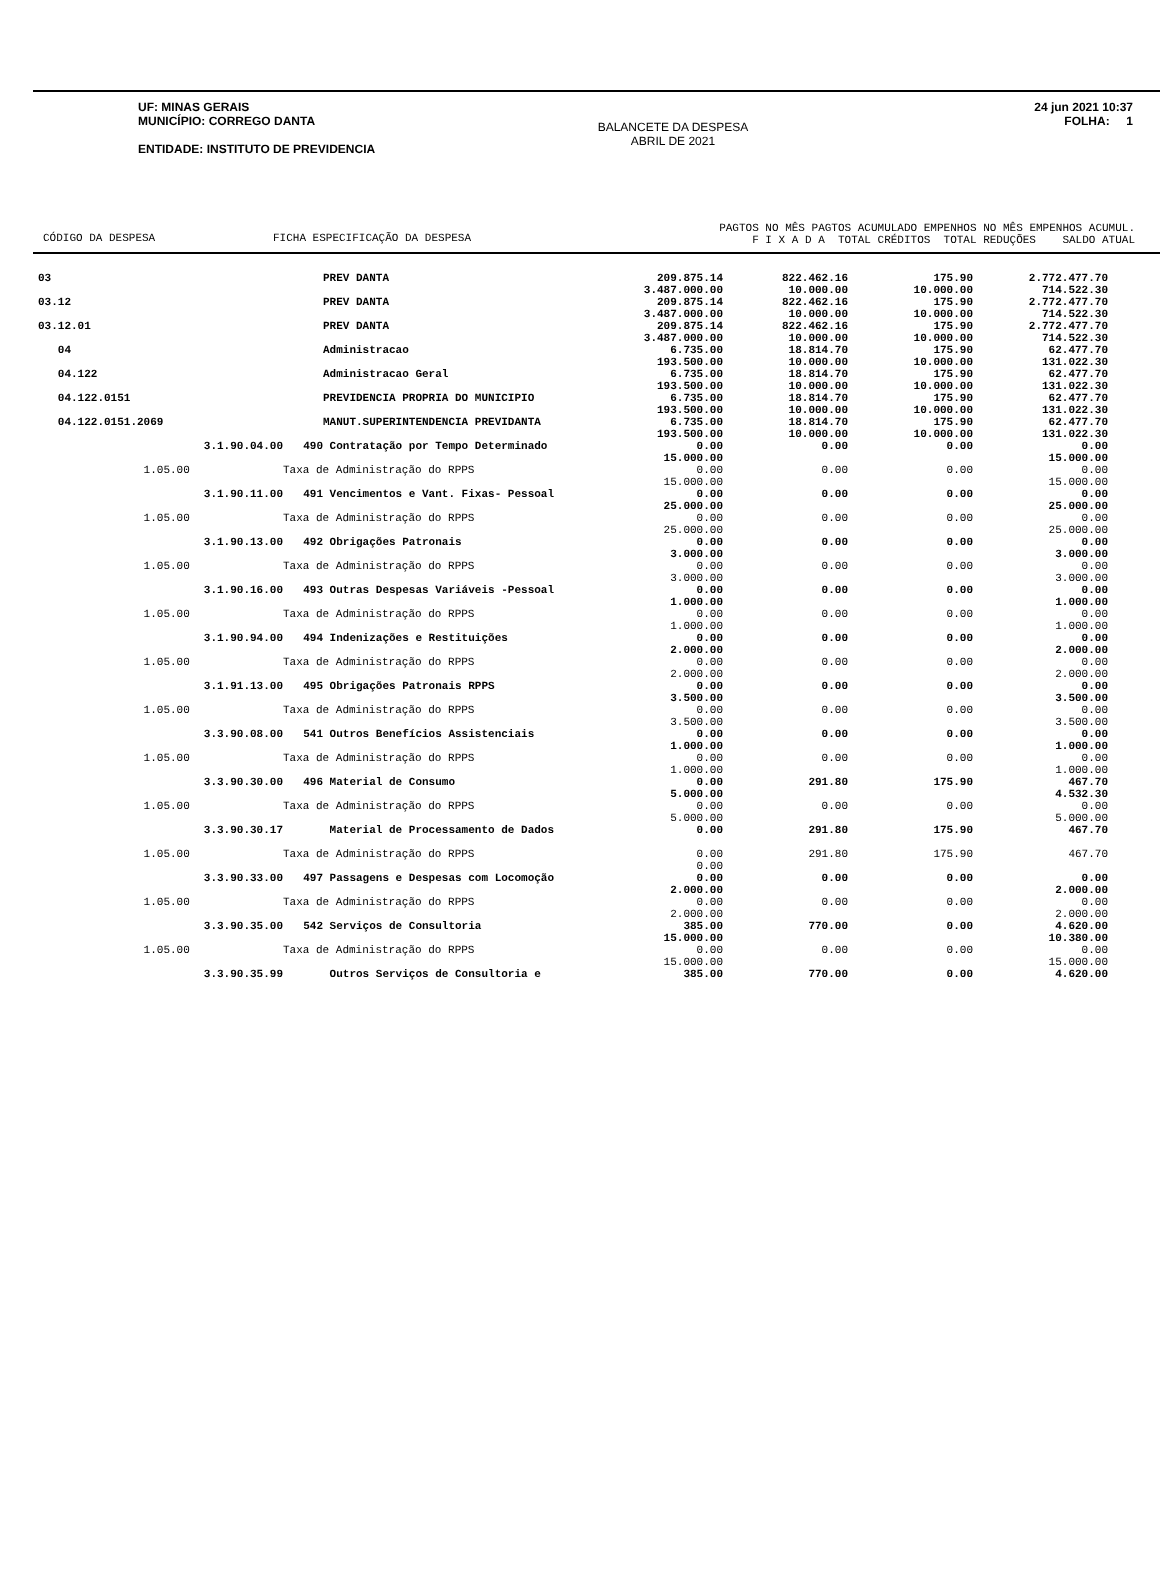UF: MINAS GERAIS
MUNICÍPIO: CORREGO DANTA
ENTIDADE: INSTITUTO DE PREVIDENCIA
BALANCETE DA DESPESA
ABRIL DE 2021
24 jun 2021 10:37
FOLHA: 1
CÓDIGO DA DESPESA FICHA ESPECIFICAÇÃO DA DESPESA
PAGTOS NO MÊS PAGTOS ACUMULADO EMPENHOS NO MÊS EMPENHOS ACUMUL.
F I X A D A TOTAL CRÉDITOS TOTAL REDUÇÕES SALDO ATUAL
| 03 | | PREV DANTA | 209.875.14 3.487.000.00 | 822.462.16 10.000.00 | 175.90 10.000.00 | 2.772.477.70 714.522.30 |
| 03.12 | | PREV DANTA | 209.875.14 3.487.000.00 | 822.462.16 10.000.00 | 175.90 10.000.00 | 2.772.477.70 714.522.30 |
| 03.12.01 | | PREV DANTA | 209.875.14 3.487.000.00 | 822.462.16 10.000.00 | 175.90 10.000.00 | 2.772.477.70 714.522.30 |
| 04 | | Administracao | 6.735.00 193.500.00 | 18.814.70 10.000.00 | 175.90 10.000.00 | 62.477.70 131.022.30 |
| 04.122 | | Administracao Geral | 6.735.00 193.500.00 | 18.814.70 10.000.00 | 175.90 10.000.00 | 62.477.70 131.022.30 |
| 04.122.0151 | | PREVIDENCIA PROPRIA DO MUNICIPIO | 6.735.00 193.500.00 | 18.814.70 10.000.00 | 175.90 10.000.00 | 62.477.70 131.022.30 |
| 04.122.0151.2069 | | MANUT.SUPERINTENDENCIA PREVIDANTA | 6.735.00 193.500.00 | 18.814.70 10.000.00 | 175.90 10.000.00 | 62.477.70 131.022.30 |
| 3.1.90.04.00 | 490 | Contratação por Tempo Determinado | 0.00 15.000.00 | 0.00 | 0.00 | 0.00 15.000.00 |
| 1.05.00 | Taxa de Administração do RPPS | | 0.00 15.000.00 | 0.00 | 0.00 | 0.00 15.000.00 |
| 3.1.90.11.00 | 491 | Vencimentos e Vant. Fixas- Pessoal | 0.00 25.000.00 | 0.00 | 0.00 | 0.00 25.000.00 |
| 1.05.00 | Taxa de Administração do RPPS | | 0.00 25.000.00 | 0.00 | 0.00 | 0.00 25.000.00 |
| 3.1.90.13.00 | 492 | Obrigações Patronais | 0.00 3.000.00 | 0.00 | 0.00 | 0.00 3.000.00 |
| 1.05.00 | Taxa de Administração do RPPS | | 0.00 3.000.00 | 0.00 | 0.00 | 0.00 3.000.00 |
| 3.1.90.16.00 | 493 | Outras Despesas Variáveis -Pessoal | 0.00 1.000.00 | 0.00 | 0.00 | 0.00 1.000.00 |
| 1.05.00 | Taxa de Administração do RPPS | | 0.00 1.000.00 | 0.00 | 0.00 | 0.00 1.000.00 |
| 3.1.90.94.00 | 494 | Indenizações e Restituições | 0.00 2.000.00 | 0.00 | 0.00 | 0.00 2.000.00 |
| 1.05.00 | Taxa de Administração do RPPS | | 0.00 2.000.00 | 0.00 | 0.00 | 0.00 2.000.00 |
| 3.1.91.13.00 | 495 | Obrigações Patronais RPPS | 0.00 3.500.00 | 0.00 | 0.00 | 0.00 3.500.00 |
| 1.05.00 | Taxa de Administração do RPPS | | 0.00 3.500.00 | 0.00 | 0.00 | 0.00 3.500.00 |
| 3.3.90.08.00 | 541 | Outros Benefícios Assistenciais | 0.00 1.000.00 | 0.00 | 0.00 | 0.00 1.000.00 |
| 1.05.00 | Taxa de Administração do RPPS | | 0.00 1.000.00 | 0.00 | 0.00 | 0.00 1.000.00 |
| 3.3.90.30.00 | 496 | Material de Consumo | 0.00 5.000.00 | 291.80 | 175.90 | 467.70 4.532.30 |
| 1.05.00 | Taxa de Administração do RPPS | | 0.00 5.000.00 | 0.00 | 0.00 | 0.00 5.000.00 |
| 3.3.90.30.17 | | Material de Processamento de Dados | 0.00 | 291.80 | 175.90 | 467.70 |
| 1.05.00 | Taxa de Administração do RPPS | | 0.00 0.00 | 291.80 | 175.90 | 467.70 |
| 3.3.90.33.00 | 497 | Passagens e Despesas com Locomoção | 0.00 2.000.00 | 0.00 | 0.00 | 0.00 2.000.00 |
| 1.05.00 | Taxa de Administração do RPPS | | 0.00 2.000.00 | 0.00 | 0.00 | 0.00 2.000.00 |
| 3.3.90.35.00 | 542 | Serviços de Consultoria | 385.00 15.000.00 | 770.00 | 0.00 | 4.620.00 10.380.00 |
| 1.05.00 | Taxa de Administração do RPPS | | 0.00 15.000.00 | 0.00 | 0.00 | 0.00 15.000.00 |
| 3.3.90.35.99 | | Outros Serviços de Consultoria e | 385.00 | 770.00 | 0.00 | 4.620.00 |